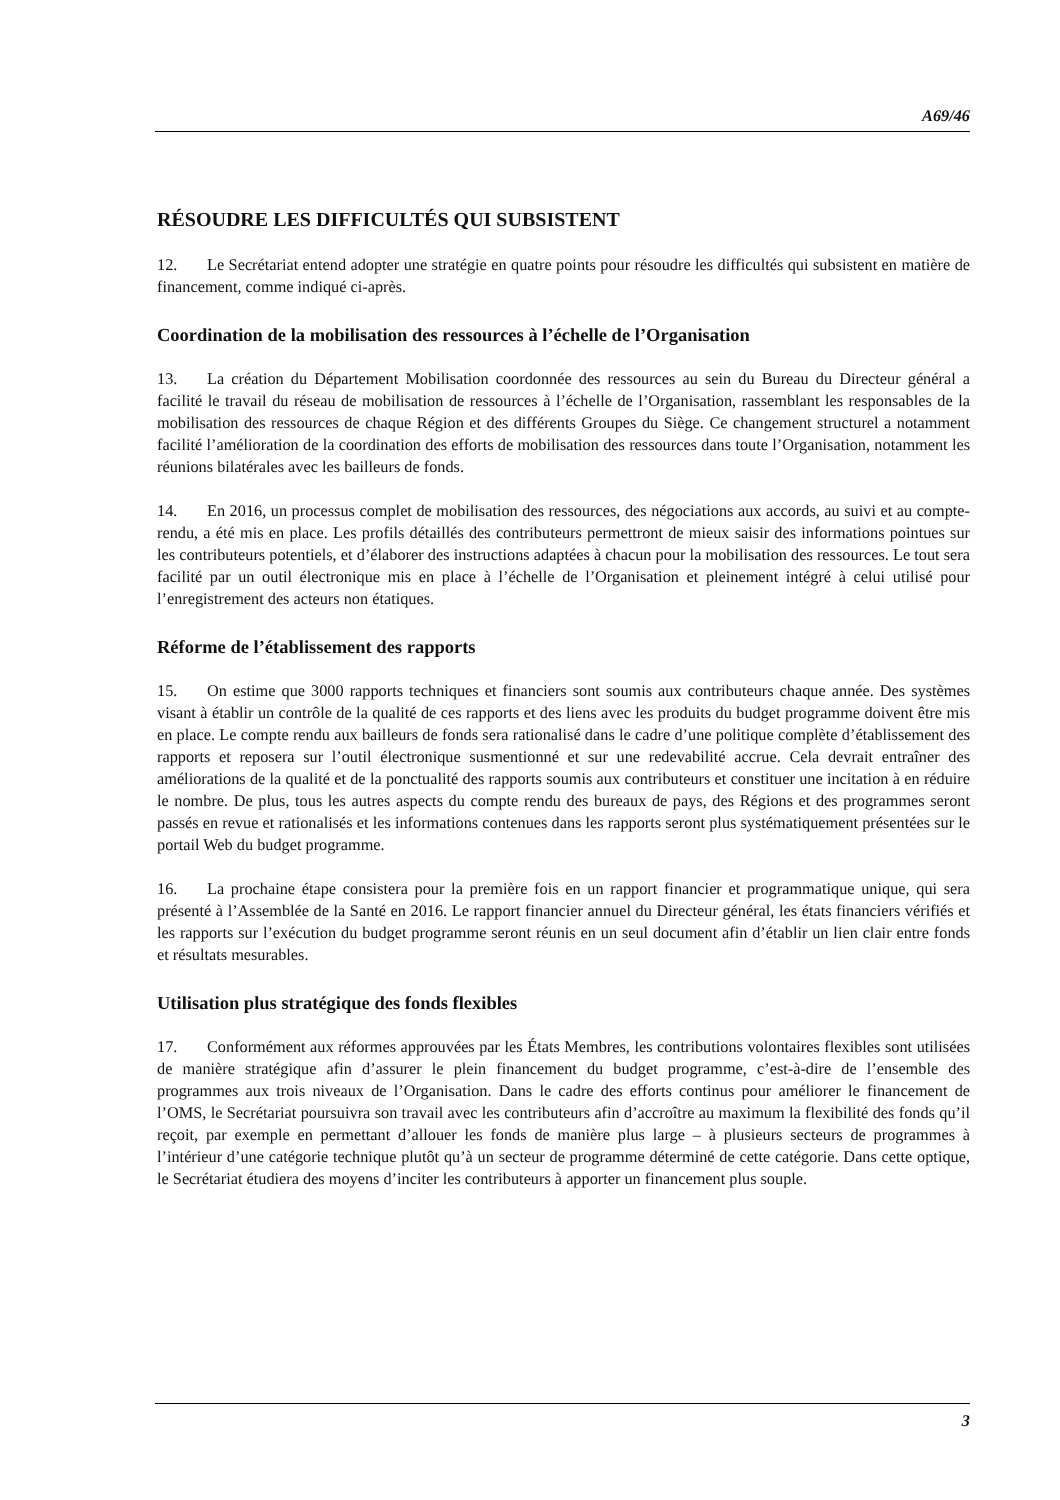A69/46
RÉSOUDRE LES DIFFICULTÉS QUI SUBSISTENT
12. Le Secrétariat entend adopter une stratégie en quatre points pour résoudre les difficultés qui subsistent en matière de financement, comme indiqué ci-après.
Coordination de la mobilisation des ressources à l’échelle de l’Organisation
13. La création du Département Mobilisation coordonnée des ressources au sein du Bureau du Directeur général a facilité le travail du réseau de mobilisation de ressources à l’échelle de l’Organisation, rassemblant les responsables de la mobilisation des ressources de chaque Région et des différents Groupes du Siège. Ce changement structurel a notamment facilité l’amélioration de la coordination des efforts de mobilisation des ressources dans toute l’Organisation, notamment les réunions bilatérales avec les bailleurs de fonds.
14. En 2016, un processus complet de mobilisation des ressources, des négociations aux accords, au suivi et au compte-rendu, a été mis en place. Les profils détaillés des contributeurs permettront de mieux saisir des informations pointues sur les contributeurs potentiels, et d’élaborer des instructions adaptées à chacun pour la mobilisation des ressources. Le tout sera facilité par un outil électronique mis en place à l’échelle de l’Organisation et pleinement intégré à celui utilisé pour l’enregistrement des acteurs non étatiques.
Réforme de l’établissement des rapports
15. On estime que 3000 rapports techniques et financiers sont soumis aux contributeurs chaque année. Des systèmes visant à établir un contrôle de la qualité de ces rapports et des liens avec les produits du budget programme doivent être mis en place. Le compte rendu aux bailleurs de fonds sera rationalisé dans le cadre d’une politique complète d’établissement des rapports et reposera sur l’outil électronique susmentionné et sur une redevabilité accrue. Cela devrait entraîner des améliorations de la qualité et de la ponctualité des rapports soumis aux contributeurs et constituer une incitation à en réduire le nombre. De plus, tous les autres aspects du compte rendu des bureaux de pays, des Régions et des programmes seront passés en revue et rationalisés et les informations contenues dans les rapports seront plus systématiquement présentées sur le portail Web du budget programme.
16. La prochaine étape consistera pour la première fois en un rapport financier et programmatique unique, qui sera présenté à l’Assemblée de la Santé en 2016. Le rapport financier annuel du Directeur général, les états financiers vérifiés et les rapports sur l’exécution du budget programme seront réunis en un seul document afin d’établir un lien clair entre fonds et résultats mesurables.
Utilisation plus stratégique des fonds flexibles
17. Conformément aux réformes approuvées par les États Membres, les contributions volontaires flexibles sont utilisées de manière stratégique afin d’assurer le plein financement du budget programme, c’est-à-dire de l’ensemble des programmes aux trois niveaux de l’Organisation. Dans le cadre des efforts continus pour améliorer le financement de l’OMS, le Secrétariat poursuivra son travail avec les contributeurs afin d’accroître au maximum la flexibilité des fonds qu’il reçoit, par exemple en permettant d’allouer les fonds de manière plus large – à plusieurs secteurs de programmes à l’intérieur d’une catégorie technique plutôt qu’à un secteur de programme déterminé de cette catégorie. Dans cette optique, le Secrétariat étudiera des moyens d’inciter les contributeurs à apporter un financement plus souple.
3